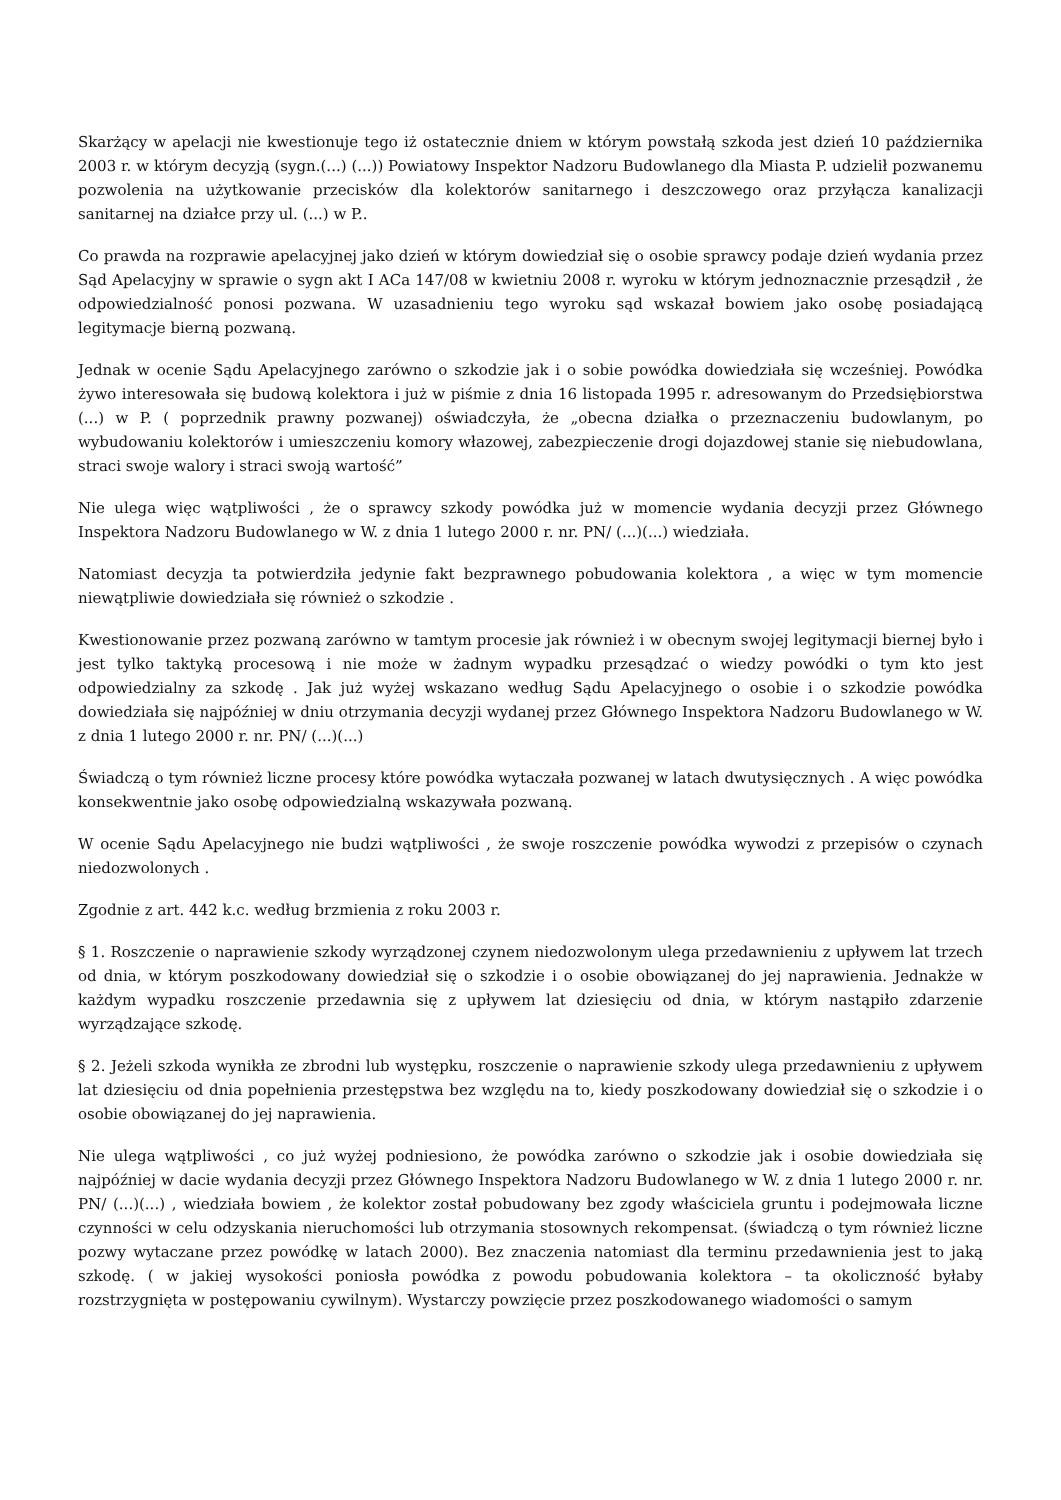Skarżący w apelacji nie kwestionuje tego iż ostatecznie dniem w którym powstałą szkoda jest dzień 10 października 2003 r. w którym decyzją (sygn.(...) (...)) Powiatowy Inspektor Nadzoru Budowlanego dla Miasta P. udzielił pozwanemu pozwolenia na użytkowanie przecisków dla kolektorów sanitarnego i deszczowego oraz przyłącza kanalizacji sanitarnej na działce przy ul. (...) w P..
Co prawda na rozprawie apelacyjnej jako dzień w którym dowiedział się o osobie sprawcy podaje dzień wydania przez Sąd Apelacyjny w sprawie o sygn akt I ACa 147/08 w kwietniu 2008 r. wyroku w którym jednoznacznie przesądził , że odpowiedzialność ponosi pozwana. W uzasadnieniu tego wyroku sąd wskazał bowiem jako osobę posiadającą legitymacje bierną pozwaną.
Jednak w ocenie Sądu Apelacyjnego zarówno o szkodzie jak i o sobie powódka dowiedziała się wcześniej. Powódka żywo interesowała się budową kolektora i już w piśmie z dnia 16 listopada 1995 r. adresowanym do Przedsiębiorstwa (...) w P. ( poprzednik prawny pozwanej) oświadczyła, że „obecna działka o przeznaczeniu budowlanym, po wybudowaniu kolektorów i umieszczeniu komory włazowej, zabezpieczenie drogi dojazdowej stanie się niebudowlana, straci swoje walory i straci swoją wartość”
Nie ulega więc wątpliwości , że o sprawcy szkody powódka już w momencie wydania decyzji przez Głównego Inspektora Nadzoru Budowlanego w W. z dnia 1 lutego 2000 r. nr. PN/ (...)(...) wiedziała.
Natomiast decyzja ta potwierdziła jedynie fakt bezprawnego pobudowania kolektora , a więc w tym momencie niewątpliwie dowiedziała się również o szkodzie .
Kwestionowanie przez pozwaną zarówno w tamtym procesie jak również i w obecnym swojej legitymacji biernej było i jest tylko taktyką procesową i nie może w żadnym wypadku przesądzać o wiedzy powódki o tym kto jest odpowiedzialny za szkodę . Jak już wyżej wskazano według Sądu Apelacyjnego o osobie i o szkodzie powódka dowiedziała się najpóźniej w dniu otrzymania decyzji wydanej przez Głównego Inspektora Nadzoru Budowlanego w W. z dnia 1 lutego 2000 r. nr. PN/ (...)(...)
Świadczą o tym również liczne procesy które powódka wytaczała pozwanej w latach dwutysięcznych . A więc powódka konsekwentnie jako osobę odpowiedzialną wskazywała pozwaną.
W ocenie Sądu Apelacyjnego nie budzi wątpliwości , że swoje roszczenie powódka wywodzi z przepisów o czynach niedozwolonych .
Zgodnie z art. 442 k.c. według brzmienia z roku 2003 r.
§ 1. Roszczenie o naprawienie szkody wyrządzonej czynem niedozwolonym ulega przedawnieniu z upływem lat trzech od dnia, w którym poszkodowany dowiedział się o szkodzie i o osobie obowiązanej do jej naprawienia. Jednakże w każdym wypadku roszczenie przedawnia się z upływem lat dziesięciu od dnia, w którym nastąpiło zdarzenie wyrządzające szkodę.
§ 2. Jeżeli szkoda wynikła ze zbrodni lub występku, roszczenie o naprawienie szkody ulega przedawnieniu z upływem lat dziesięciu od dnia popełnienia przestępstwa bez względu na to, kiedy poszkodowany dowiedział się o szkodzie i o osobie obowiązanej do jej naprawienia.
Nie ulega wątpliwości , co już wyżej podniesiono, że powódka zarówno o szkodzie jak i osobie dowiedziała się najpóźniej w dacie wydania decyzji przez Głównego Inspektora Nadzoru Budowlanego w W. z dnia 1 lutego 2000 r. nr. PN/ (...)(...) , wiedziała bowiem , że kolektor został pobudowany bez zgody właściciela gruntu i podejmowała liczne czynności w celu odzyskania nieruchomości lub otrzymania stosownych rekompensat. (świadczą o tym również liczne pozwy wytaczane przez powódkę w latach 2000). Bez znaczenia natomiast dla terminu przedawnienia jest to jaką szkodę. ( w jakiej wysokości poniosła powódka z powodu pobudowania kolektora – ta okoliczność byłaby rozstrzygnięta w postępowaniu cywilnym). Wystarczy powzięcie przez poszkodowanego wiadomości o samym